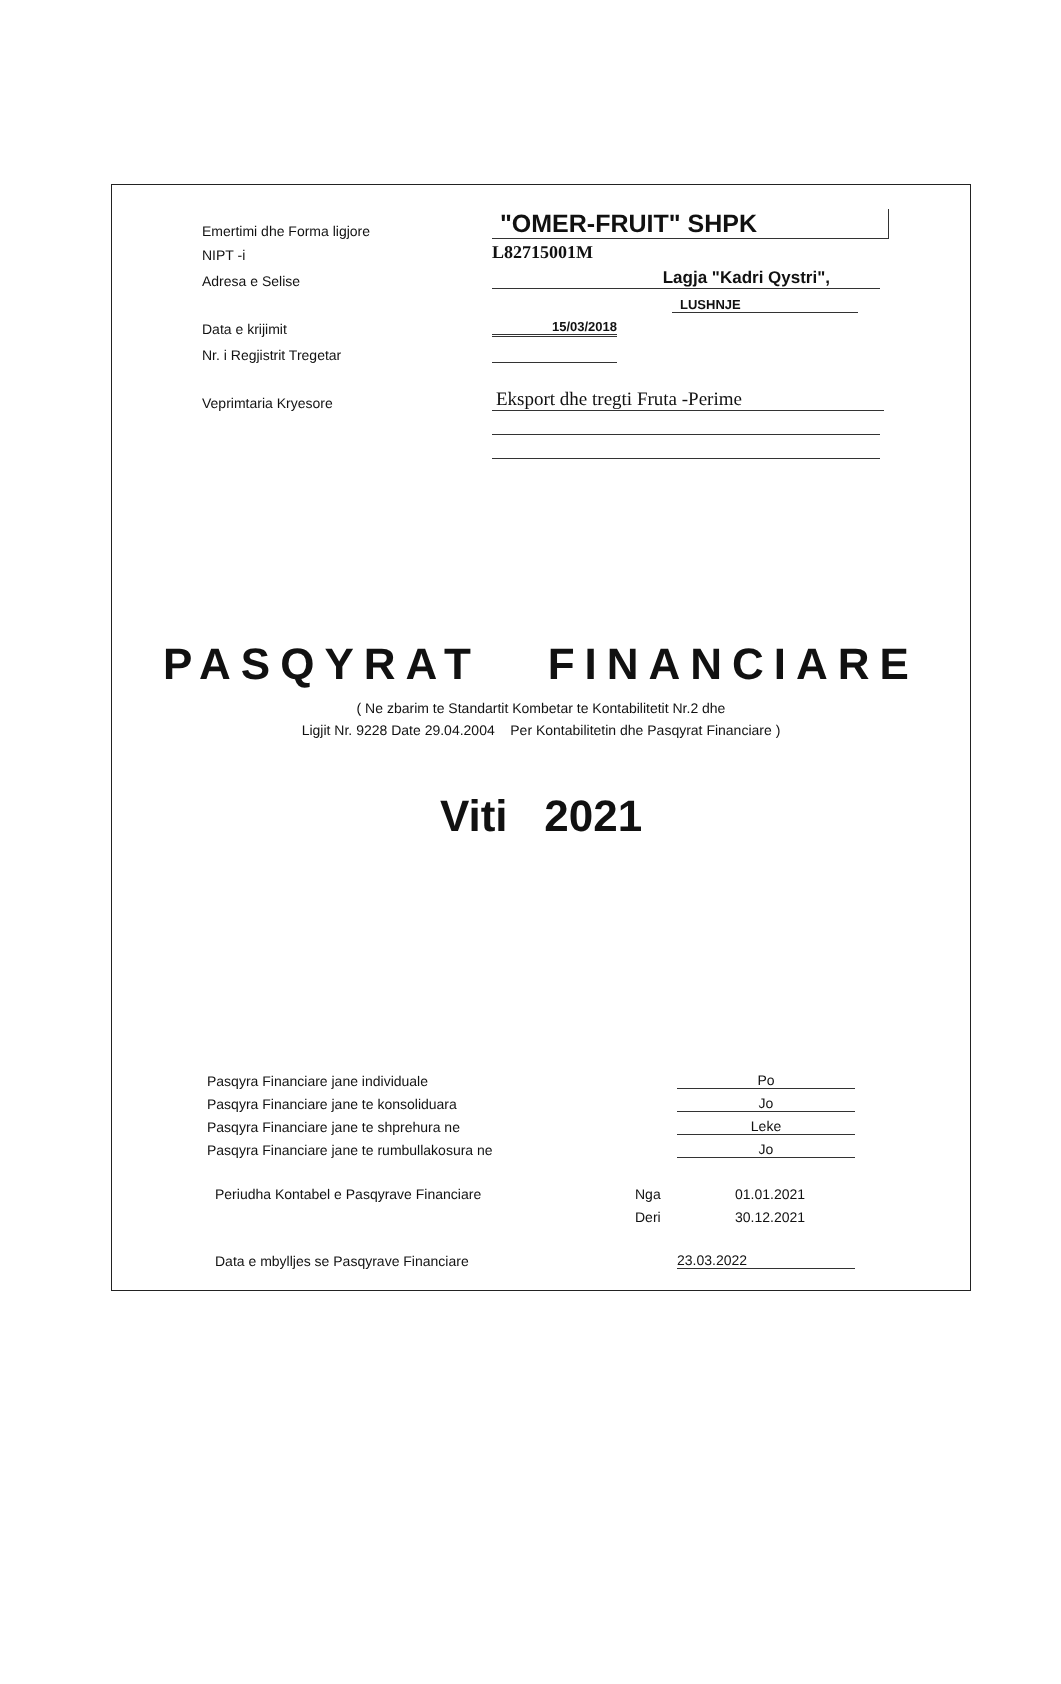Emertimi dhe Forma ligjore
"OMER-FRUIT" SHPK
NIPT -i
L82715001M
Adresa e Selise
Lagja "Kadri Qystri",
LUSHNJE
Data e krijimit
15/03/2018
Nr. i Regjistrit Tregetar
Veprimtaria Kryesore
Eksport dhe tregti Fruta -Perime
PASQYRAT FINANCIARE
( Ne zbarim te Standartit Kombetar te Kontabilitetit Nr.2 dhe
Ligjit Nr. 9228 Date 29.04.2004 Per Kontabilitetin dhe Pasqyrat Financiare )
Viti 2021
Pasqyra Financiare jane individuale
Po
Pasqyra Financiare jane te konsoliduara
Jo
Pasqyra Financiare jane te shprehura ne
Leke
Pasqyra Financiare jane te rumbullakosura ne
Jo
Periudha Kontabel e Pasqyrave Financiare
Nga
01.01.2021
Deri
30.12.2021
Data e mbylljes se Pasqyrave Financiare
23.03.2022